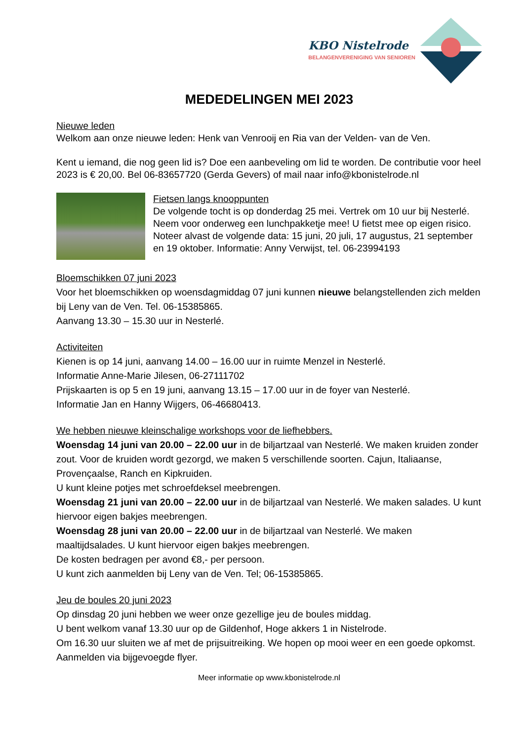KBO Nistelrode
BELANGENVERENIGING VAN SENIOREN
MEDEDELINGEN MEI 2023
Nieuwe leden
Welkom aan onze nieuwe leden: Henk van Venrooij en Ria van der Velden- van de Ven.
Kent u iemand, die nog geen lid is? Doe een aanbeveling om lid te worden. De contributie voor heel 2023 is € 20,00. Bel 06-83657720 (Gerda Gevers) of mail naar info@kbonistelrode.nl
Fietsen langs knooppunten
De volgende tocht is op donderdag 25 mei. Vertrek om 10 uur bij Nesterlé. Neem voor onderweg een lunchpakketje mee! U fietst mee op eigen risico.
Noteer alvast de volgende data: 15 juni, 20 juli, 17 augustus, 21 september en 19 oktober. Informatie: Anny Verwijst, tel. 06-23994193
Bloemschikken 07 juni 2023
Voor het bloemschikken op woensdagmiddag 07 juni kunnen nieuwe belangstellenden zich melden bij Leny van de Ven. Tel. 06-15385865.
Aanvang 13.30 – 15.30 uur in Nesterlé.
Activiteiten
Kienen is op 14 juni, aanvang 14.00 – 16.00 uur in ruimte Menzel in Nesterlé.
Informatie Anne-Marie Jilesen, 06-27111702
Prijskaarten is op 5 en 19 juni, aanvang 13.15 – 17.00 uur in de foyer van Nesterlé.
Informatie Jan en Hanny Wijgers, 06-46680413.
We hebben nieuwe kleinschalige workshops voor de liefhebbers.
Woensdag 14 juni van 20.00 – 22.00 uur in de biljartzaal van Nesterlé. We maken kruiden zonder zout. Voor de kruiden wordt gezorgd, we maken 5 verschillende soorten. Cajun, Italiaanse, Provençaalse, Ranch en Kipkruiden.
U kunt kleine potjes met schroefdeksel meebrengen.
Woensdag 21 juni van 20.00 – 22.00 uur in de biljartzaal van Nesterlé. We maken salades. U kunt hiervoor eigen bakjes meebrengen.
Woensdag 28 juni van 20.00 – 22.00 uur in de biljartzaal van Nesterlé. We maken maaltijdsalades. U kunt hiervoor eigen bakjes meebrengen.
De kosten bedragen per avond €8,- per persoon.
U kunt zich aanmelden bij Leny van de Ven. Tel; 06-15385865.
Jeu de boules 20 juni 2023
Op dinsdag 20 juni hebben we weer onze gezellige jeu de boules middag.
U bent welkom vanaf 13.30 uur op de Gildenhof, Hoge akkers 1 in Nistelrode.
Om 16.30 uur sluiten we af met de prijsuitreiking. We hopen op mooi weer en een goede opkomst.
Aanmelden via bijgevoegde flyer.
Meer informatie op www.kbonistelrode.nl